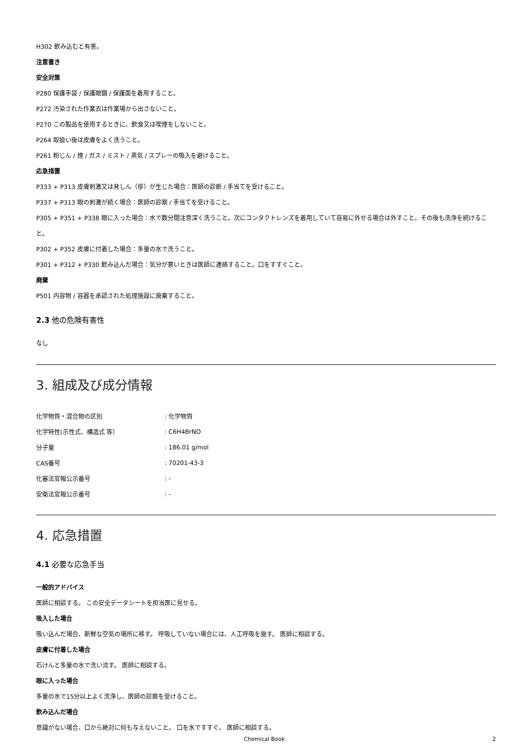H302 飲み込むと有害。
注意書き
安全対策
P280 保護手袋 / 保護眼鏡 / 保護面を着用すること。
P272 汚染された作業衣は作業場から出さないこと。
P270 この製品を使用するときに、飲食又は喫煙をしないこと。
P264 取扱い後は皮膚をよく洗うこと。
P261 粉じん / 煙 / ガス / ミスト / 蒸気 / スプレーの吸入を避けること。
応急措置
P333 + P313 皮膚刺激又は発しん（疹）が生じた場合：医師の診断 / 手当てを受けること。
P337 + P313 眼の刺激が続く場合：医師の診察 / 手当てを受けること。
P305 + P351 + P338 眼に入った場合：水で数分間注意深く洗うこと。次にコンタクトレンズを着用していて容易に外せる場合は外すこと。その後も洗浄を続けること。
P302 + P352 皮膚に付着した場合：多量の水で洗うこと。
P301 + P312 + P330 飲み込んだ場合：気分が悪いときは医師に連絡すること。口をすすぐこと。
廃棄
P501 内容物 / 容器を承認された処理施設に廃棄すること。
2.3 他の危険有害性
なし
3. 組成及び成分情報
| 化学物質・混合物の区別 | : 化学物質 |
| 化学特性(示性式、構造式 等） | : C6H4BrNO |
| 分子量 | : 186.01 g/mol |
| CAS番号 | : 70201-43-3 |
| 化審法官報公示番号 | : - |
| 安衛法官報公示番号 | : - |
4. 応急措置
4.1 必要な応急手当
一般的アドバイス
医師に相談する。 この安全データシートを担当医に見せる。
吸入した場合
吸い込んだ場合、新鮮な空気の場所に移す。 呼吸していない場合には、人工呼吸を施す。 医師に相談する。
皮膚に付着した場合
石けんと多量の水で洗い流す。 医師に相談する。
眼に入った場合
多量の水で15分以上よく洗浄し、医師の診察を受けること。
飲み込んだ場合
意識がない場合、口から絶対に何も与えないこと。 口を水ですすぐ。 医師に相談する。
Chemical Book 2